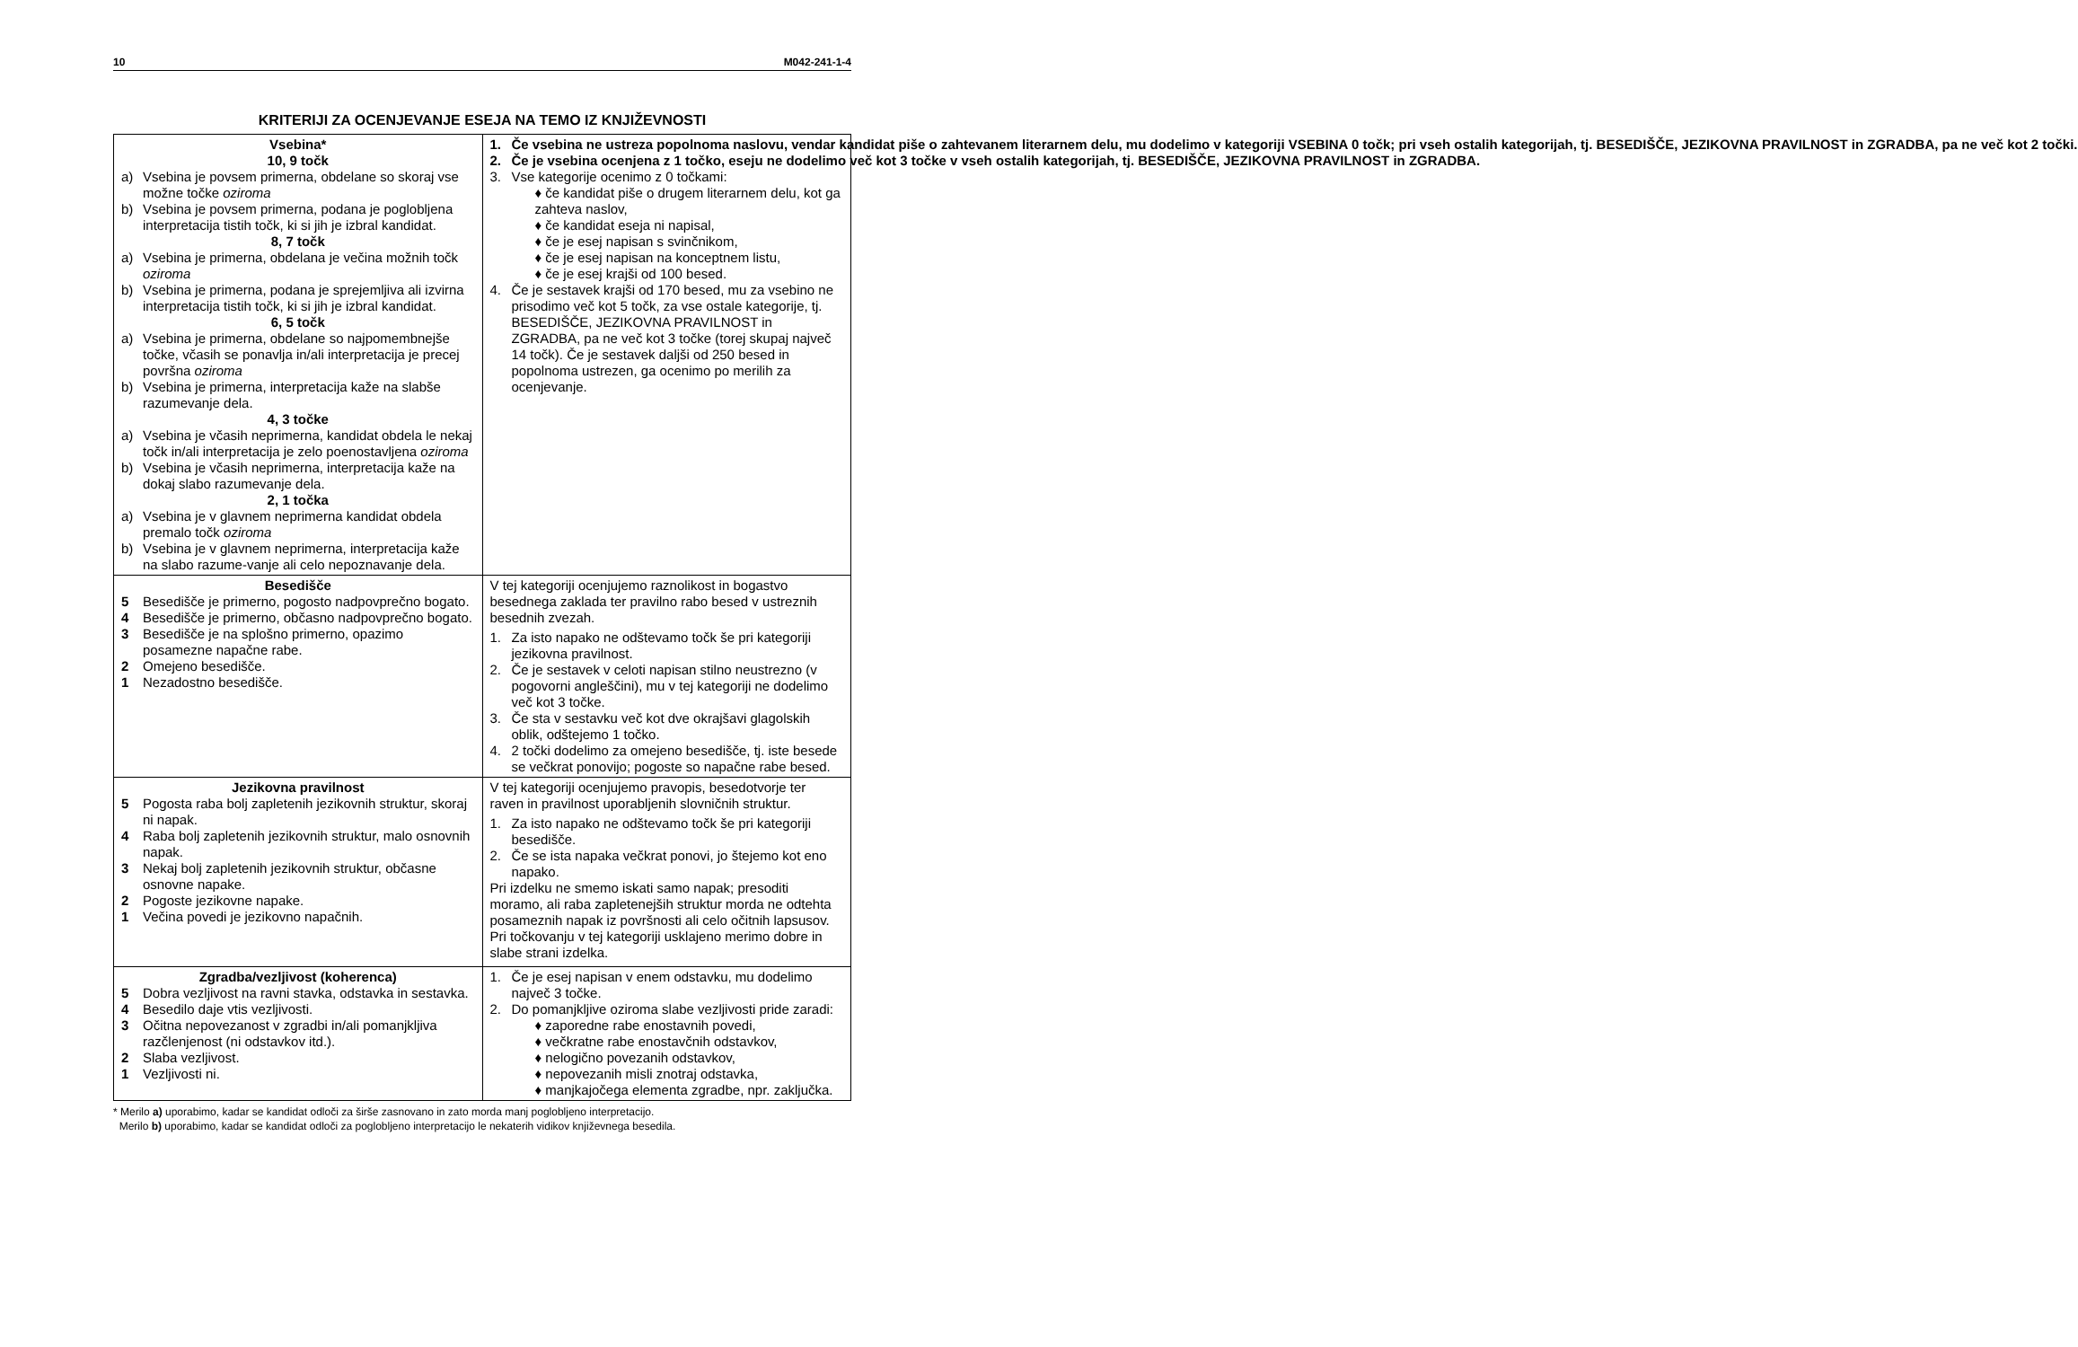10 M042-241-1-4
KRITERIJI ZA OCENJEVANJE ESEJA NA TEMO IZ KNJIŽEVNOSTI
| Vsebina* 10, 9 točk a) Vsebina je povsem primerna, obdelane so skoraj vse možne točke oziroma b) Vsebina je povsem primerna, podana je poglobljena interpretacija tistih točk, ki si jih je izbral kandidat. 8, 7 točk a) Vsebina je primerna, obdelana je večina možnih točk oziroma b) Vsebina je primerna, podana je sprejemljiva ali izvirna interpretacija tistih točk, ki si jih je izbral kandidat. 6, 5 točk a) Vsebina je primerna, obdelane so najpomembnejše točke, včasih se ponavlja in/ali interpretacija je precej površna oziroma b) Vsebina je primerna, interpretacija kaže na slabše razumevanje dela. 4, 3 točke a) Vsebina je včasih neprimerna, kandidat obdela le nekaj točk in/ali interpretacija je zelo poenostavljena oziroma b) Vsebina je včasih neprimerna, interpretacija kaže na dokaj slabo razumevanje dela. 2, 1 točka a) Vsebina je v glavnem neprimerna kandidat obdela premalo točk oziroma b) Vsebina je v glavnem neprimerna, interpretacija kaže na slabo razume-vanje ali celo nepoznavanje dela. | 1. Če vsebina ne ustreza popolnoma naslovu, vendar kandidat piše o zahtevanem literarnem delu, mu dodelimo v kategoriji VSEBINA 0 točk; pri vseh ostalih kategorijah, tj. BESEDIŠČE, JEZIKOVNA PRAVILNOST in ZGRADBA, pa ne več kot 2 točki. 2. Če je vsebina ocenjena z 1 točko, eseju ne dodelimo več kot 3 točke v vseh ostalih kategorijah, tj. BESEDIŠČE, JEZIKOVNA PRAVILNOST in ZGRADBA. 3. Vse kategorije ocenimo z 0 točkami: ♦ če kandidat piše o drugem literarnem delu, kot ga zahteva naslov, ♦ če kandidat eseja ni napisal, ♦ če je esej napisan s svinčnikom, ♦ če je esej napisan na konceptnem listu, ♦ če je esej krajši od 100 besed. 4. Če je sestavek krajši od 170 besed, mu za vsebino ne prisodimo več kot 5 točk, za vse ostale kategorije, tj. BESEDIŠČE, JEZIKOVNA PRAVILNOST in ZGRADBA, pa ne več kot 3 točke (torej skupaj največ 14 točk). Če je sestavek daljši od 250 besed in popolnoma ustrezen, ga ocenimo po merilih za ocenjevanje. |
| Besedišče 5 Besedišče je primerno, pogosto nadpovprečno bogato. 4 Besedišče je primerno, občasno nadpovprečno bogato. 3 Besedišče je na splošno primerno, opazimo posamezne napačne rabe. 2 Omejeno besedišče. 1 Nezadostno besedišče. | V tej kategoriji ocenjujemo raznolikost in bogastvo besednega zaklada ter pravilno rabo besed v ustreznih besednih zvezah. 1. Za isto napako ne odštevamo točk še pri kategoriji jezikovna pravilnost. 2. Če je sestavek v celoti napisan stilno neustrezno (v pogovorni angleščini), mu v tej kategoriji ne dodelimo več kot 3 točke. 3. Če sta v sestavku več kot dve okrajšavi glagolskih oblik, odštejemo 1 točko. 4. 2 točki dodelimo za omejeno besedišče, tj. iste besede se večkrat ponovijo; pogoste so napačne rabe besed. |
| Jezikovna pravilnost 5 Pogosta raba bolj zapletenih jezikovnih struktur, skoraj ni napak. 4 Raba bolj zapletenih jezikovnih struktur, malo osnovnih napak. 3 Nekaj bolj zapletenih jezikovnih struktur, občasne osnovne napake. 2 Pogoste jezikovne napake. 1 Večina povedi je jezikovno napačnih. | V tej kategoriji ocenjujemo pravopis, besedotvorje ter raven in pravilnost uporabljenih slovničnih struktur. 1. Za isto napako ne odštevamo točk še pri kategoriji besedišče. 2. Če se ista napaka večkrat ponovi, jo štejemo kot eno napako. Pri izdelku ne smemo iskati samo napak; presoditi moramo, ali raba zapletenejših struktur morda ne odtehta posameznih napak iz površnosti ali celo očitnih lapsusov. Pri točkovanju v tej kategoriji usklajeno merimo dobre in slabe strani izdelka. |
| Zgradba/vezljivost (koherenca) 5 Dobra vezljivost na ravni stavka, odstavka in sestavka. 4 Besedilo daje vtis vezljivosti. 3 Očitna nepovezanost v zgradbi in/ali pomanjkljiva razčlenjenost (ni odstavkov itd.). 2 Slaba vezljivost. 1 Vezljivosti ni. | 1. Če je esej napisan v enem odstavku, mu dodelimo največ 3 točke. 2. Do pomanjkljive oziroma slabe vezljivosti pride zaradi: ♦ zaporedne rabe enostavnih povedi, ♦ večkratne rabe enostavčnih odstavkov, ♦ nelogično povezanih odstavkov, ♦ nepovezanih misli znotraj odstavka, ♦ manjkajočega elementa zgradbe, npr. zaključka. |
* Merilo a) uporabimo, kadar se kandidat odloči za širše zasnovano in zato morda manj poglobljeno interpretacijo.
Merilo b) uporabimo, kadar se kandidat odloči za poglobljeno interpretacijo le nekaterih vidikov književnega besedila.